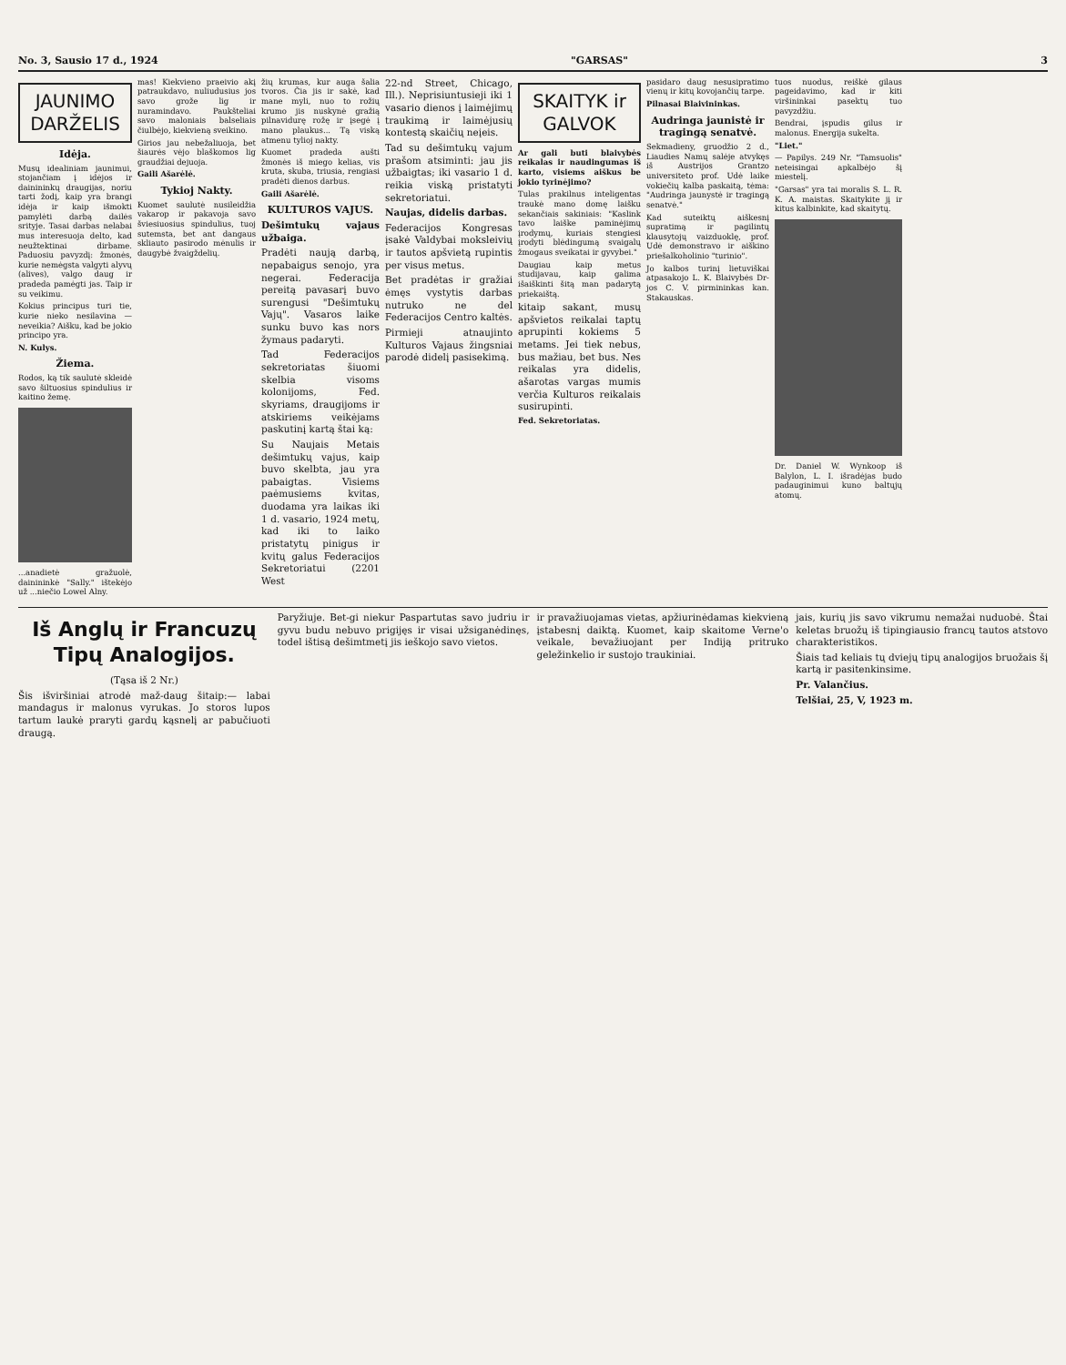No. 3, Sausio 17 d., 1924 "GARSAS" 3
JAUNIMO DARŽELIS
Idėja.
Musų idealiniam jaunimui, stojančiam į idėjos ir dainininkų draugijas, noriu tarti žodį, kaip yra brangi idėja ir kaip išmokti pamylėti darbą dailės srityje. Tasai darbas nelabai mus interesuoja delto, kad neužtektinai dirbame. Paduosiu pavyzdį: žmonės, kurie nemėgsta valgyti alyvų (alives), valgo daug ir pradeda pamėgti jas. Taip ir su veikimu.
Kokius principus turi tie, kurie nieko nesilavina — neveikia? Aišku, kad be jokio principo yra.
N. Kulys.
Žiema.
Rodos, ką tik saulutė skleidė savo šiltuosius spindulius ir kaitino žemę.
...anadietė gražuolė, dainininkė "Sally." ištekėjo už ...niečio Lowel Alny.
mas! Kiekvieno praeivio akį patraukdavo, nuliudusius jos savo grože lig ir nuramindavo. Paukšteliai savo maloniais balseliais čiulbėjo, kiekvieną sveikino.
Girios jau nebežaliuoja, bet šiaurės vėjo blaškomos lig graudžiai dejuoja.
Gaili Ašarėlė.
Tykioj Nakty.
Kuomet saulutė nusileidžia vakarop ir pakavoja savo šviesiuosius spindulius, tuoj sutemsta, bet ant dangaus skliauto pasirodo mėnulis ir daugybė žvaigždelių.
žių krumas, kur auga šalia tvoros. Čia jis ir sakė, kad mane myli, nuo to rožių krumo jis nuskynė gražią pilnavidurę rožę ir įsegė į mano plaukus... Tą viską atmenu tylioj nakty.
Kuomet pradeda aušti žmonės iš miego kelias, vis kruta, skuba, triusia, rengiasi pradėti dienos darbus.
Gaili Ašarėlė.
KULTUROS VAJUS.
Dešimtukų vajaus užbaiga.
Pradėti naują darbą, nepabaigus senojo, yra negerai. Federacija pereitą pavasarį buvo surengusi "Dešimtukų Vajų". Vasaros laike sunku buvo kas nors žymaus padaryti.
Tad Federacijos sekretoriatas šiuomi skelbia visoms kolonijoms, Fed. skyriams, draugijoms ir atskiriems veikėjams paskutinį kartą štai ką:
Su Naujais Metais dešimtukų vajus, kaip buvo skelbta, jau yra pabaigtas. Visiems paėmusiems kvitas, duodama yra laikas iki 1 d. vasario, 1924 metų, kad iki to laiko pristatytų pinigus ir kvitų galus Federacijos Sekretoriatui (2201 West
22-nd Street, Chicago, Ill.). Neprisiuntusieji iki 1 vasario dienos į laimėjimų traukimą ir laimėjusių kontestą skaičių neįeis.
Tad su dešimtukų vajum prašom atsiminti: jau jis užbaigtas; iki vasario 1 d. reikia viską pristatyti sekretoriatui.
Naujas, didelis darbas.
Federacijos Kongresas įsakė Valdybai moksleivių ir tautos apšvietą rupintis per visus metus.
Bet pradėtas ir gražiai ėmęs vystytis darbas nutruko ne del Federacijos Centro kaltės.
Pirmieji atnaujinto Kulturos Vajaus žingsniai parodė didelį pasisekimą.
SKAITYK ir GALVOK
Ar gali buti blaivybės reikalas ir naudingumas iš karto, visiems aiškus be jokio tyrinėjimo?
Tulas prakilnus inteligentas traukė mano domę laišku sekančiais sakiniais: "Kaslink tavo laiške paminėjimų įrodymų, kuriais stengiesi įrodyti blėdingumą svaigalų žmogaus sveikatai ir gyvybei."
Daugiau kaip metus studijavau, kaip galima išaiškinti šitą man padarytą priekaištą.
kitaip sakant, musų apšvietos reikalai taptų aprupinti kokiems 5 metams. Jei tiek nebus, bus mažiau, bet bus. Nes reikalas yra didelis, ašarotas vargas mumis verčia Kulturos reikalais susirupinti.
Fed. Sekretoriatas.
pasidaro daug nesusipratimo vienų ir kitų kovojančių tarpe.
Pilnasai Blaivininkas.
Audringa jaunistė ir tragingą senatvė.
Sekmadieny, gruodžio 2 d., Liaudies Namų salėje atvykęs iš Austrijos Grantzo universiteto prof. Udė laike vokiečių kalba paskaitą, tėma: "Audringa jaunystė ir tragingą senatvė."
Kad suteiktų aiškesnį supratimą ir pagilintų klausytojų vaizduoklę, prof. Udė demonstravo ir aiškino priešalkoholinio "turinio".
Jo kalbos turinį lietuviškai atpasakojo L. K. Blaivybės Dr-jos C. V. pirmininkas kan. Stakauskas.
tuos nuodus, reiškė gilaus pageidavimo, kad ir kiti viršininkai pasektų tuo pavyzdžiu.
Bendrai, įspudis gilus ir malonus. Energija sukelta.
"Liet."
— Papilys. 249 Nr. "Tamsuolis" neteisingai apkalbėjo šį miestelį.
"Garsas" yra tai moralis S. L. R. K. A. maistas. Skaitykite jį ir kitus kalbinkite, kad skaitytų.
Dr. Daniel W. Wynkoop iš Balylon, L. I. išradėjas budo padauginimui kuno baltųjų atomų.
Iš Anglų ir Francuzų Tipų Analogijos.
(Tąsa iš 2 Nr.)
Šis išviršiniai atrodė maž-daug šitaip:— labai mandagus ir malonus vyrukas. Jo storos lupos tartum laukė praryti gardų kąsnelį ar pabučiuoti draugą.
Paryžiuje. Bet-gi niekur Paspartutas savo judriu ir gyvu budu nebuvo prigijęs ir visai užsiganėdinęs, todel ištisą dešimtmetį jis ieškojo savo vietos.
ir pravažiuojamas vietas, apžiurinėdamas kiekvieną įstabesnį daiktą. Kuomet, kaip skaitome Verne'o veikale, bevažiuojant per Indiją pritruko geležinkelio ir sustojo traukiniai.
jais, kurių jis savo vikrumu nemažai nuduobė. Štai keletas bruožų iš tipingiausio francų tautos atstovo charakteristikos.
Šiais tad keliais tų dviejų tipų analogijos bruožais šį kartą ir pasitenkinsime.
Pr. Valančius.
Telšiai, 25, V, 1923 m.